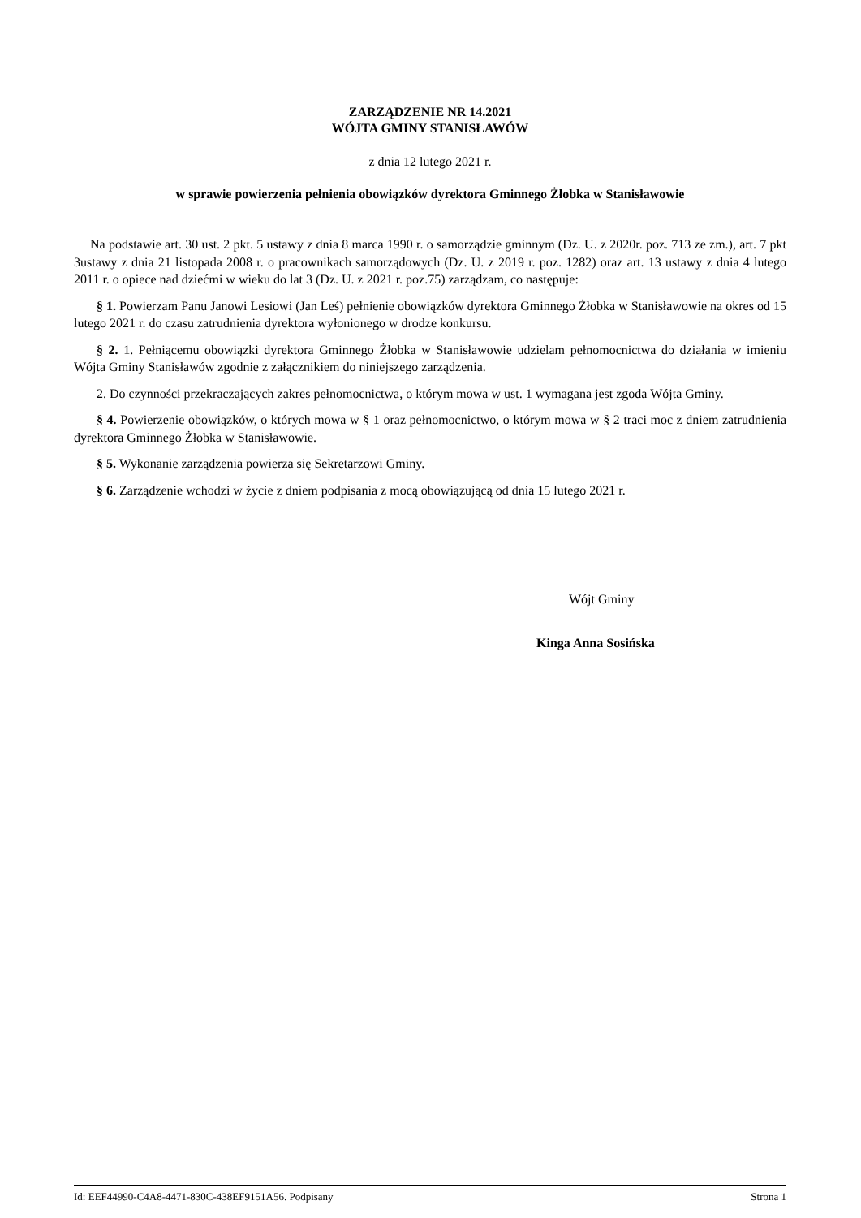ZARZĄDZENIE NR 14.2021
WÓJTA GMINY STANISŁAWÓW
z dnia 12 lutego 2021 r.
w sprawie powierzenia pełnienia obowiązków dyrektora Gminnego Żłobka w Stanisławowie
Na podstawie art. 30 ust. 2 pkt. 5 ustawy z dnia 8 marca 1990 r. o samorządzie gminnym (Dz. U. z 2020r. poz. 713 ze zm.), art. 7 pkt 3ustawy z dnia 21 listopada 2008 r. o pracownikach samorządowych (Dz. U. z 2019 r. poz. 1282) oraz art. 13 ustawy z dnia 4 lutego 2011 r. o opiece nad dziećmi w wieku do lat 3 (Dz. U. z 2021 r. poz.75) zarządzam, co następuje:
§ 1. Powierzam Panu Janowi Lesiowi (Jan Leś) pełnienie obowiązków dyrektora Gminnego Żłobka w Stanisławowie na okres od 15 lutego 2021 r. do czasu zatrudnienia dyrektora wyłonionego w drodze konkursu.
§ 2. 1. Pełniącemu obowiązki dyrektora Gminnego Żłobka w Stanisławowie udzielam pełnomocnictwa do działania w imieniu Wójta Gminy Stanisławów zgodnie z załącznikiem do niniejszego zarządzenia.
2. Do czynności przekraczających zakres pełnomocnictwa, o którym mowa w ust. 1 wymagana jest zgoda Wójta Gminy.
§ 4. Powierzenie obowiązków, o których mowa w § 1 oraz pełnomocnictwo, o którym mowa w § 2 traci moc z dniem zatrudnienia dyrektora Gminnego Żłobka w Stanisławowie.
§ 5. Wykonanie zarządzenia powierza się Sekretarzowi Gminy.
§ 6. Zarządzenie wchodzi w życie z dniem podpisania z mocą obowiązującą od dnia 15 lutego 2021 r.
Wójt Gminy
Kinga Anna Sosińska
Id: EEF44990-C4A8-4471-830C-438EF9151A56. Podpisany Strona 1